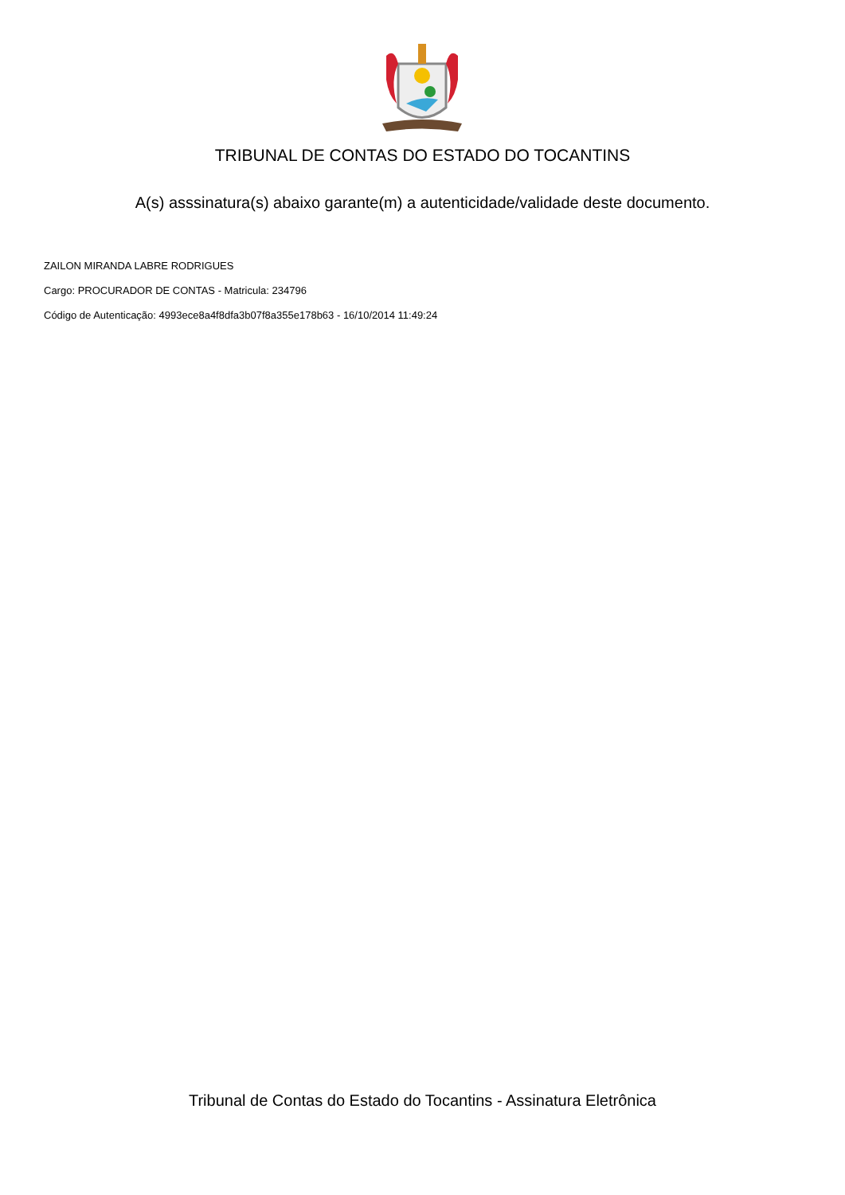TRIBUNAL DE CONTAS DO ESTADO DO TOCANTINS
A(s) asssinatura(s) abaixo garante(m) a autenticidade/validade deste documento.
ZAILON MIRANDA LABRE RODRIGUES
Cargo: PROCURADOR DE CONTAS - Matricula: 234796
Código de Autenticação: 4993ece8a4f8dfa3b07f8a355e178b63 - 16/10/2014 11:49:24
Tribunal de Contas do Estado do Tocantins - Assinatura Eletrônica